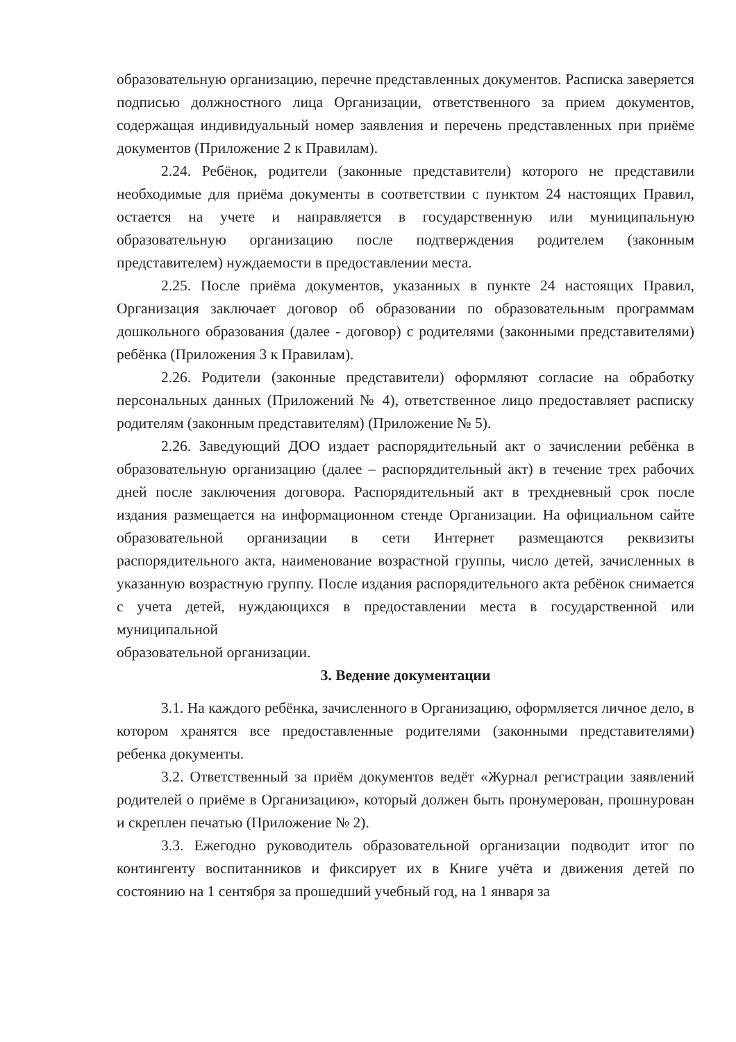образовательную организацию, перечне представленных документов. Расписка заверяется подписью должностного лица Организации, ответственного за прием документов, содержащая индивидуальный номер заявления и перечень представленных при приёме документов (Приложение 2 к Правилам).
2.24. Ребёнок, родители (законные представители) которого не представили необходимые для приёма документы в соответствии с пунктом 24 настоящих Правил, остается на учете и направляется в государственную или муниципальную образовательную организацию после подтверждения родителем (законным представителем) нуждаемости в предоставлении места.
2.25. После приёма документов, указанных в пункте 24 настоящих Правил, Организация заключает договор об образовании по образовательным программам дошкольного образования (далее - договор) с родителями (законными представителями) ребёнка (Приложения 3 к Правилам).
2.26. Родители (законные представители) оформляют согласие на обработку персональных данных (Приложений № 4), ответственное лицо предоставляет расписку родителям (законным представителям) (Приложение № 5).
2.26. Заведующий ДОО издает распорядительный акт о зачислении ребёнка в образовательную организацию (далее – распорядительный акт) в течение трех рабочих дней после заключения договора. Распорядительный акт в трехдневный срок после издания размещается на информационном стенде Организации. На официальном сайте образовательной организации в сети Интернет размещаются реквизиты распорядительного акта, наименование возрастной группы, число детей, зачисленных в указанную возрастную группу. После издания распорядительного акта ребёнок снимается с учета детей, нуждающихся в предоставлении места в государственной или муниципальной
образовательной организации.
3. Ведение документации
3.1. На каждого ребёнка, зачисленного в Организацию, оформляется личное дело, в котором хранятся все предоставленные родителями (законными представителями) ребенка документы.
3.2. Ответственный за приём документов ведёт «Журнал регистрации заявлений родителей о приёме в Организацию», который должен быть пронумерован, прошнурован и скреплен печатью (Приложение № 2).
3.3. Ежегодно руководитель образовательной организации подводит итог по контингенту воспитанников и фиксирует их в Книге учёта и движения детей по состоянию на 1 сентября за прошедший учебный год, на 1 января за